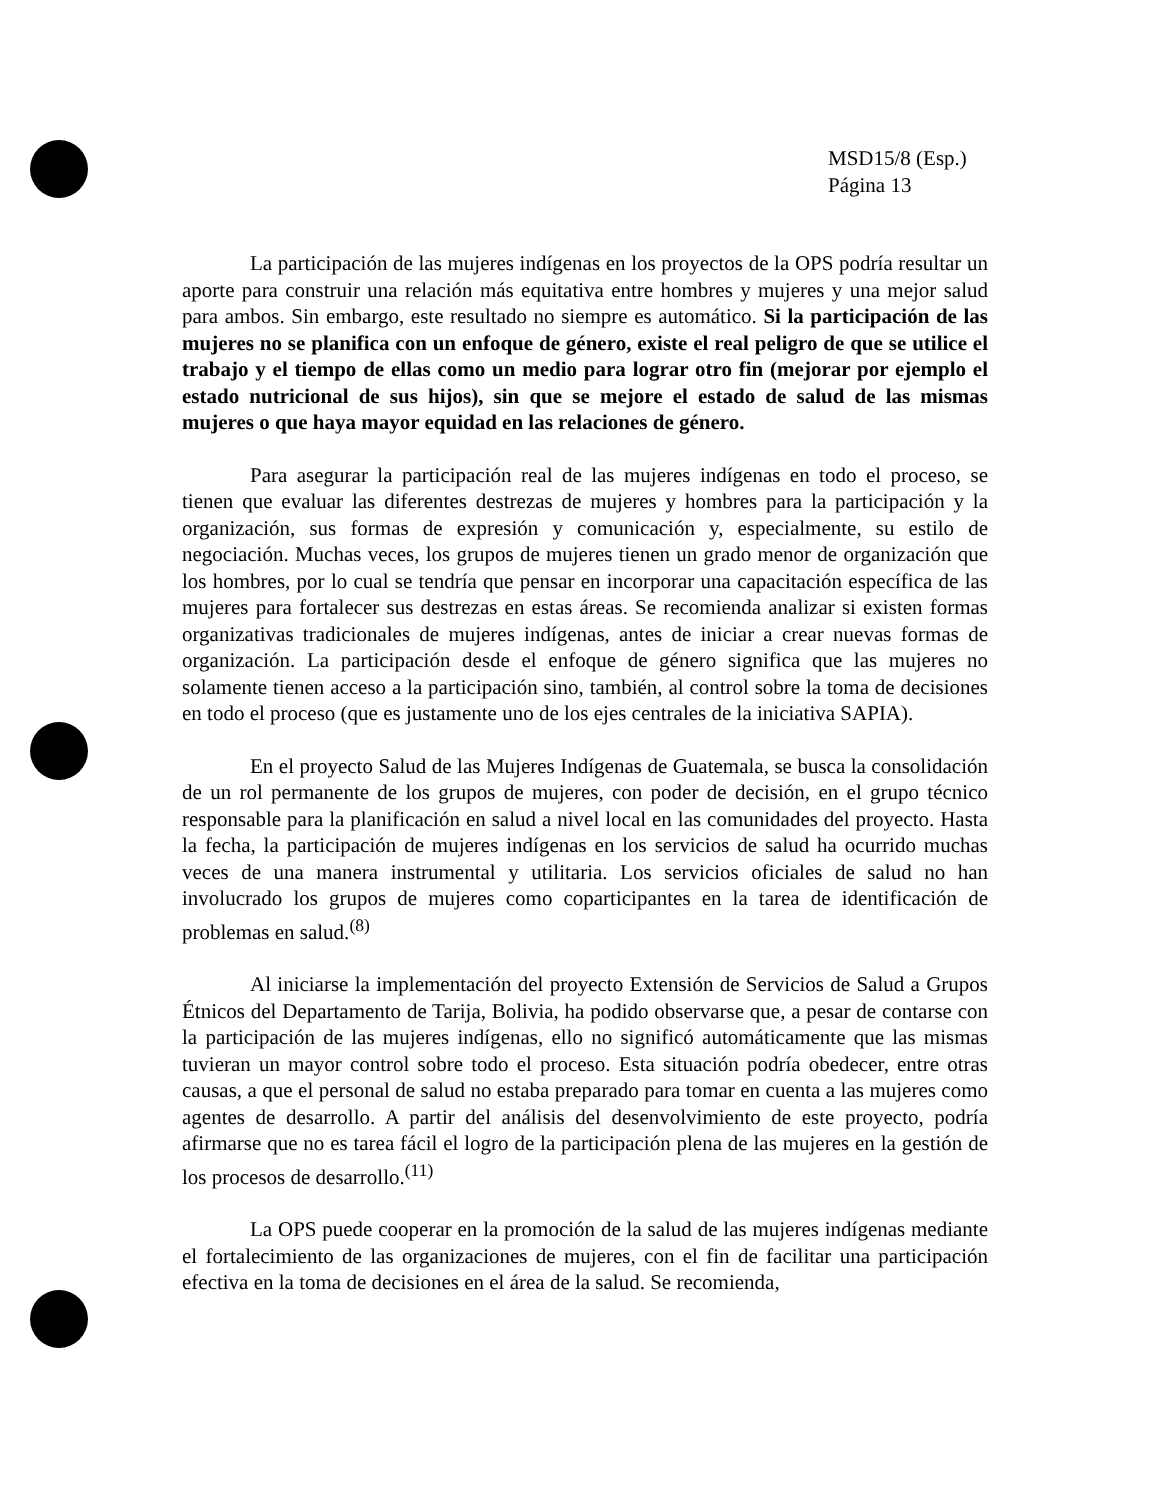MSD15/8 (Esp.)
Página 13
La participación de las mujeres indígenas en los proyectos de la OPS podría resultar un aporte para construir una relación más equitativa entre hombres y mujeres y una mejor salud para ambos. Sin embargo, este resultado no siempre es automático. Si la participación de las mujeres no se planifica con un enfoque de género, existe el real peligro de que se utilice el trabajo y el tiempo de ellas como un medio para lograr otro fin (mejorar por ejemplo el estado nutricional de sus hijos), sin que se mejore el estado de salud de las mismas mujeres o que haya mayor equidad en las relaciones de género.
Para asegurar la participación real de las mujeres indígenas en todo el proceso, se tienen que evaluar las diferentes destrezas de mujeres y hombres para la participación y la organización, sus formas de expresión y comunicación y, especialmente, su estilo de negociación. Muchas veces, los grupos de mujeres tienen un grado menor de organización que los hombres, por lo cual se tendría que pensar en incorporar una capacitación específica de las mujeres para fortalecer sus destrezas en estas áreas. Se recomienda analizar si existen formas organizativas tradicionales de mujeres indígenas, antes de iniciar a crear nuevas formas de organización. La participación desde el enfoque de género significa que las mujeres no solamente tienen acceso a la participación sino, también, al control sobre la toma de decisiones en todo el proceso (que es justamente uno de los ejes centrales de la iniciativa SAPIA).
En el proyecto Salud de las Mujeres Indígenas de Guatemala, se busca la consolidación de un rol permanente de los grupos de mujeres, con poder de decisión, en el grupo técnico responsable para la planificación en salud a nivel local en las comunidades del proyecto. Hasta la fecha, la participación de mujeres indígenas en los servicios de salud ha ocurrido muchas veces de una manera instrumental y utilitaria. Los servicios oficiales de salud no han involucrado los grupos de mujeres como coparticipantes en la tarea de identificación de problemas en salud.<sup>(8)</sup>
Al iniciarse la implementación del proyecto Extensión de Servicios de Salud a Grupos Étnicos del Departamento de Tarija, Bolivia, ha podido observarse que, a pesar de contarse con la participación de las mujeres indígenas, ello no significó automáticamente que las mismas tuvieran un mayor control sobre todo el proceso. Esta situación podría obedecer, entre otras causas, a que el personal de salud no estaba preparado para tomar en cuenta a las mujeres como agentes de desarrollo. A partir del análisis del desenvolvimiento de este proyecto, podría afirmarse que no es tarea fácil el logro de la participación plena de las mujeres en la gestión de los procesos de desarrollo.<sup>(11)</sup>
La OPS puede cooperar en la promoción de la salud de las mujeres indígenas mediante el fortalecimiento de las organizaciones de mujeres, con el fin de facilitar una participación efectiva en la toma de decisiones en el área de la salud. Se recomienda,